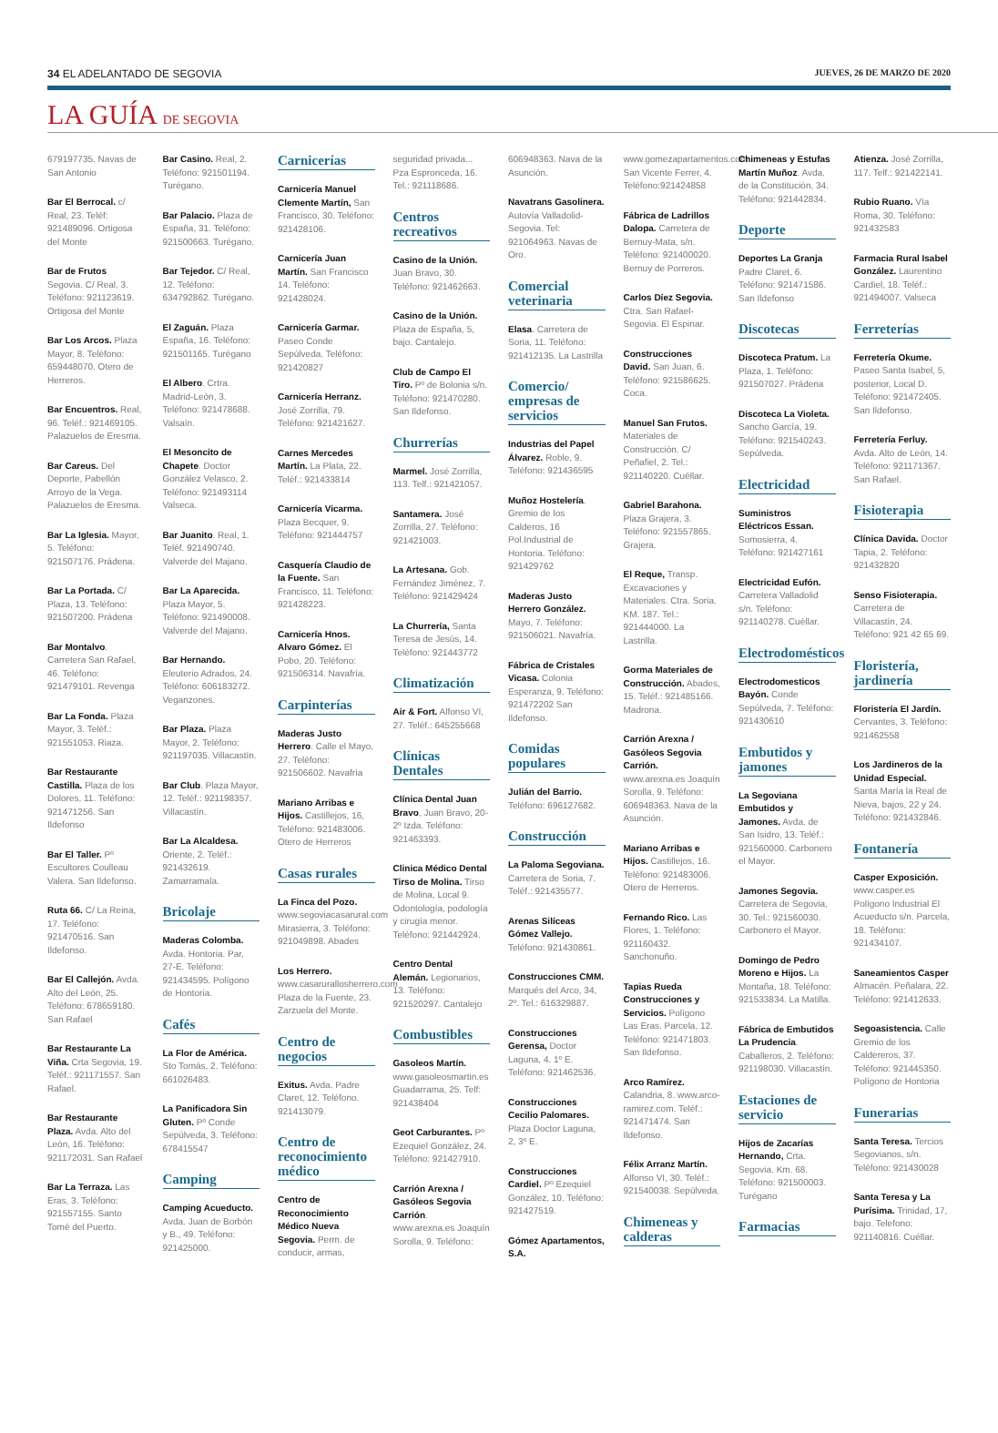34 EL ADELANTADO DE SEGOVIA JUEVES, 26 DE MARZO DE 2020
LA GUÍA DE SEGOVIA
679197735. Navas de San Antonio
Bar El Berrocal. c/ Real, 23. Teléf: 921489096. Ortigosa del Monte
Bar de Frutos Segovia. C/ Real, 3. Teléfono: 921123619. Ortigosa del Monte
Bar Los Arcos. Plaza Mayor, 8. Teléfono: 659448070. Otero de Herreros.
Bar Encuentros. Real, 96. Teléf.: 921469105. Palazuelos de Eresma.
Bar Careus. Del Deporte, Pabellón Arroyo de la Vega. Palazuelos de Eresma.
Bar La Iglesia. Mayor, 5. Teléfono: 921507176. Prádena.
Bar La Portada. C/ Plaza, 13. Teléfono: 921507200. Prádena
Bar Montalvo. Carretera San Rafael, 46. Teléfono: 921479101. Revenga
Bar La Fonda. Plaza Mayor, 3. Teléf.: 921551053. Riaza.
Bar Restaurante Castilla. Plaza de los Dolores, 11. Teléfono: 921471256. San Ildefonso
Bar El Taller. Pº Escultores Coulleau Valera. San Ildefonso.
Ruta 66. C/ La Reina, 17. Teléfono: 921470516. San Ildefonso.
Bar El Callejón. Avda. Alto del León, 25. Teléfono: 678659180. San Rafael
Bar Restaurante La Viña. Crta Segovia, 19. Teléf.: 921171557. San Rafael.
Bar Restaurante Plaza. Avda. Alto del León, 16. Teléfono: 921172031. San Rafael
Bar La Terraza. Las Eras, 3. Teléfono: 921557155. Santo Tomé del Puerto.
Bar Casino. Real, 2. Teléfono: 921501194. Turégano.
Bar Palacio. Plaza de España, 31. Teléfono: 921500663. Turégano.
Bar Tejedor. C/ Real, 12. Teléfono: 634792862. Turégano.
El Zaguán. Plaza España, 16. Teléfono: 921501165. Turégano
El Albero. Crtra. Madrid-León, 3. Teléfono: 921478688. Valsaín.
El Mesoncito de Chapete. Doctor González Velasco, 2. Teléfono: 921493114 Valseca.
Bar Juanito. Real, 1. Teléf. 921490740. Valverde del Majano.
Bar La Aparecida. Plaza Mayor, 5. Teléfono: 921490008. Valverde del Majano.
Bar Hernando. Eleuterio Adrados, 24. Teléfono: 606183272. Veganzones.
Bar Plaza. Plaza Mayor, 2. Teléfono: 921197035. Villacastín.
Bar Club. Plaza Mayor, 12. Teléf.: 921198357. Villacastín.
Bar La Alcaldesa. Oriente, 2. Teléf.: 921432619. Zamarramala.
Bricolaje
Maderas Colomba. Avda. Hontoria. Par, 27-E. Teléfono: 921434595. Polígono de Hontoria.
Cafés
La Flor de América. Sto Tomás, 2. Teléfono: 661026483.
La Panificadora Sin Gluten. Pº Conde Sepúlveda, 3. Teléfono: 678415547
Camping
Camping Acueducto. Avda. Juan de Borbón y B., 49. Teléfono: 921425000.
Carnicerías
Carnicería Manuel Clemente Martín, San Francisco, 30. Teléfono: 921428106.
Carnicería Juan Martín. San Francisco 14. Teléfono: 921428024.
Carnicería Garmar. Paseo Conde Sepúlveda. Teléfono: 921420827
Carnicería Herranz. José Zorrilla, 79. Teléfono: 921421627.
Carnes Mercedes Martín. La Plata, 22. Teléf.: 921433814
Carnicería Vicarma. Plaza Becquer, 9. Teléfono: 921444757
Casquería Claudio de la Fuente. San Francisco, 11. Teléfono: 921428223.
Carnicería Hnos. Alvaro Gómez. El Pobo, 20. Teléfono: 921506314. Navafría.
Carpinterías
Maderas Justo Herrero. Calle el Mayo, 27. Teléfono: 921506602. Navafría
Mariano Arribas e Hijos. Castillejos, 16, Teléfono: 921483006. Otero de Herreros
Casas rurales
La Finca del Pozo. www.segoviacasarural.com Mirasierra, 3. Teléfono: 921049898. Abades
Los Herrero. www.casarurallosherrero.com Plaza de la Fuente, 23. Zarzuela del Monte.
Centro de negocios
Exitus. Avda. Padre Claret, 12. Teléfono. 921413079.
Centro de reconocimiento médico
Centro de Reconocimiento Médico Nueva Segovia. Perm. de conducir, armas, seguridad privada... Pza Espronceda, 16. Tel.: 921118686.
Centros recreativos
Casino de la Unión. Juan Bravo, 30. Teléfono: 921462663.
Casino de la Unión. Plaza de España, 5, bajo. Cantalejo.
Club de Campo El Tiro. Pº de Bolonia s/n. Teléfono: 921470280. San Ildefonso.
Churrerías
Marmel. José Zorrilla, 113. Telf.: 921421057.
Santamera. José Zorrilla, 27. Teléfono: 921421003.
La Artesana. Gob. Fernández Jiménez, 7. Teléfono: 921429424
La Churrería, Santa Teresa de Jesús, 14. Teléfono: 921443772
Climatización
Air & Fort. Alfonso VI, 27. Teléf.: 645255668
Clínicas Dentales
Clínica Dental Juan Bravo, Juan Bravo, 20- 2º Izda. Teléfono: 921463393.
Clinica Médico Dental Tirso de Molina. Tirso de Molina, Local 9. Odontología, podología y cirugía menor. Teléfono: 921442924.
Centro Dental Alemán. Legionarios, 13. Teléfono: 921520297. Cantalejo
Combustibles
Gasoleos Martín. www.gasoleosmartin.es Guadarrama, 25. Telf: 921438404
Geot Carburantes. Pº Ezequiel González, 24. Teléfono: 921427910.
Carrión Arexna / Gasóleos Segovia Carrión. www.arexna.es Joaquín Sorolla, 9. Teléfono: 606948363. Nava de la Asunción.
Navatrans Gasolinera. Autovía Valladolid-Segovia. Tel: 921064963. Navas de Oro.
Comercial veterinaria
Elasa. Carretera de Soria, 11. Teléfono: 921412135. La Lastrilla
Comercio/ empresas de servicios
Industrias del Papel Álvarez. Roble, 9. Teléfono: 921436595
Muñoz Hostelería. Gremio de los Calderos, 16 Pol.Industrial de Hontoria. Teléfono: 921429762
Maderas Justo Herrero González. Mayo, 7. Teléfono: 921506021. Navafría.
Fábrica de Cristales Vicasa. Colonia Esperanza, 9. Teléfono: 921472202 San Ildefonso.
Comidas populares
Julián del Barrio. Teléfono: 696127682.
Construcción
La Paloma Segoviana. Carretera de Soria, 7. Teléf.: 921435577.
Arenas Silíceas Gómez Vallejo. Teléfono: 921430861.
Construcciones CMM. Marqués del Arco, 34, 2º. Tel.: 616329887.
Construcciones Gerensa, Doctor Laguna, 4. 1º E. Teléfono: 921462536.
Construcciones Cecilio Palomares. Plaza Doctor Laguna, 2, 3º E.
Construcciones Cardiel. Pº Ezequiel González, 10. Teléfono: 921427519.
Gómez Apartamentos, S.A. www.gomezapartamentos.com San Vicente Ferrer, 4. Teléfono:921424858
Fábrica de Ladrillos Dalopa. Carretera de Bernuy-Mata, s/n. Teléfono: 921400020. Bernuy de Porreros.
Carlos Díez Segovia. Ctra. San Rafael-Segovia. El Espinar.
Construcciones David. San Juan, 6. Teléfono: 921586625. Coca.
Manuel San Frutos. Materiales de Construcción. C/ Peñafiel, 2. Tel.: 921140220. Cuéllar.
Gabriel Barahona. Plaza Grajera, 3. Teléfono: 921557865. Grajera.
El Reque, Transp. Excavaciones y Materiales. Ctra. Soria. KM. 187. Tel.: 921444000. La Lastrilla.
Gorma Materiales de Construcción. Abades, 15. Teléf.: 921485166. Madrona.
Carrión Arexna / Gasóleos Segovia Carrión. www.arexna.es Joaquín Sorolla, 9. Teléfono: 606948363. Nava de la Asunción.
Mariano Arribas e Hijos. Castillejos, 16. Teléfono: 921483006. Otero de Herreros.
Fernando Rico. Las Flores, 1. Teléfono: 921160432. Sanchonuño.
Tapias Rueda Construcciones y Servicios. Polígono Las Eras. Parcela, 12. Teléfono: 921471803. San Ildefonso.
Arco Ramírez. Calandria, 8. www.arco-ramirez.com. Teléf.: 921471474. San Ildefonso.
Félix Arranz Martín. Alfonso VI, 30. Teléf.: 921540038. Sepúlveda.
Chimeneas y calderas
Chimeneas y Estufas Martín Muñoz. Avda. de la Constitución, 34. Teléfono: 921442834.
Deporte
Deportes La Granja Padre Claret, 6. Teléfono: 921471586. San Ildefonso
Discotecas
Discoteca Pratum. La Plaza, 1. Teléfono: 921507027. Prádena
Discoteca La Violeta. Sancho García, 19. Teléfono: 921540243. Sepúlveda.
Electricidad
Suministros Eléctricos Essan. Somosierra, 4. Teléfono: 921427161
Electricidad Eufón. Carretera Valladolid s/n. Teléfono: 921140278. Cuéllar.
Electrodomésticos
Electrodomesticos Bayón. Conde Sepúlveda, 7. Teléfono: 921430610
Embutidos y jamones
La Segoviana Embutidos y Jamones. Avda. de San Isidro, 13. Teléf.: 921560000. Carbonero el Mayor.
Jamones Segovia. Carretera de Segovia, 30. Tel.: 921560030. Carbonero el Mayor.
Domingo de Pedro Moreno e Hijos. La Montaña, 18. Teléfono: 921533834. La Matilla.
Fábrica de Embutidos La Prudencia. Caballeros, 2. Teléfono: 921198030. Villacastín.
Estaciones de servicio
Hijos de Zacarías Hernando, Crta. Segovia. Km. 68. Teléfono: 921500003. Turégano
Farmacias
Atienza. José Zorrilla, 117. Telf.: 921422141.
Rubio Ruano. Vía Roma, 30. Teléfono: 921432583
Farmacia Rural Isabel González. Laurentino Cardiel, 18. Teléf.: 921494007. Valseca
Ferreterías
Ferretería Okume. Paseo Santa Isabel, 5, posterior, Local D. Teléfono: 921472405. San Ildefonso.
Ferretería Ferluy. Avda. Alto de León, 14. Teléfono: 921171367. San Rafael.
Fisioterapia
Clínica Davida. Doctor Tapia, 2. Teléfono: 921432820
Senso Fisioterapia. Carretera de Villacastín, 24. Teléfono: 921 42 65 69.
Floristería, jardinería
Floristería El Jardín. Cervantes, 3. Teléfono: 921462558
Los Jardineros de la Unidad Especial. Santa María la Real de Nieva, bajos, 22 y 24. Teléfono: 921432846.
Fontanería
Casper Exposición. www.casper.es Polígono Industrial El Acueducto s/n. Parcela, 18. Teléfono: 921434107.
Saneamientos Casper Almacén. Peñalara, 22. Teléfono: 921412633.
Segoasistencia. Calle Gremio de los Caldereros, 37. Teléfono: 921445350. Polígono de Hontoria
Funerarias
Santa Teresa. Tercios Segovianos, s/n. Teléfono: 921430028
Santa Teresa y La Purísima. Trinidad, 17, bajo. Telefono: 921140816. Cuéllar.